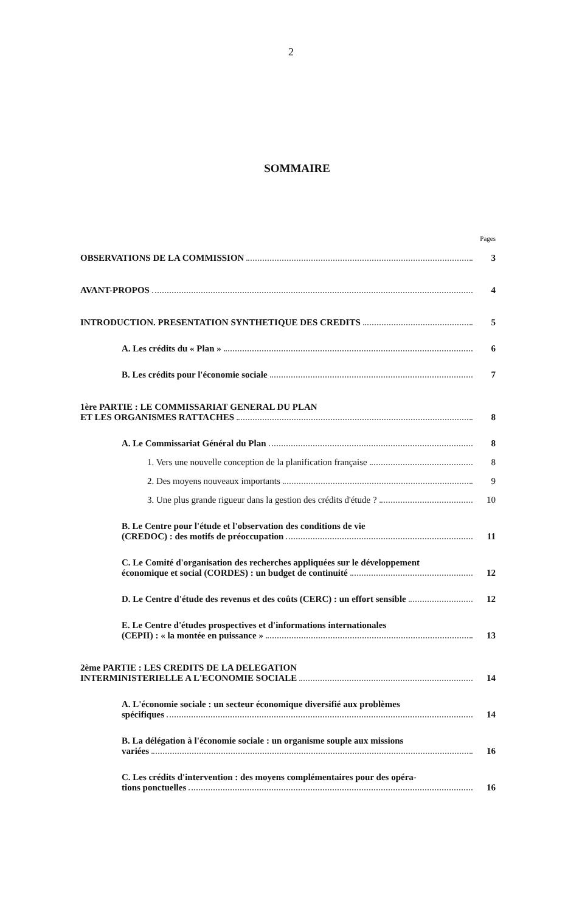2
SOMMAIRE
Pages
OBSERVATIONS DE LA COMMISSION 3
AVANT-PROPOS 4
INTRODUCTION. PRESENTATION SYNTHETIQUE DES CREDITS 5
A. Les crédits du « Plan » 6
B. Les crédits pour l'économie sociale 7
1ère PARTIE : LE COMMISSARIAT GENERAL DU PLAN
ET LES ORGANISMES RATTACHES 8
A. Le Commissariat Général du Plan 8
1. Vers une nouvelle conception de la planification française 8
2. Des moyens nouveaux importants 9
3. Une plus grande rigueur dans la gestion des crédits d'étude ? 10
B. Le Centre pour l'étude et l'observation des conditions de vie
(CREDOC) : des motifs de préoccupation 11
C. Le Comité d'organisation des recherches appliquées sur le développement
économique et social (CORDES) : un budget de continuité 12
D. Le Centre d'étude des revenus et des coûts (CERC) : un effort sensible 12
E. Le Centre d'études prospectives et d'informations internationales
(CEPII) : « la montée en puissance » 13
2ème PARTIE : LES CREDITS DE LA DELEGATION
INTERMINISTERIELLE A L'ECONOMIE SOCIALE 14
A. L'économie sociale : un secteur économique diversifié aux problèmes
spécifiques 14
B. La délégation à l'économie sociale : un organisme souple aux missions
variées 16
C. Les crédits d'intervention : des moyens complémentaires pour des opéra-
tions ponctuelles 16